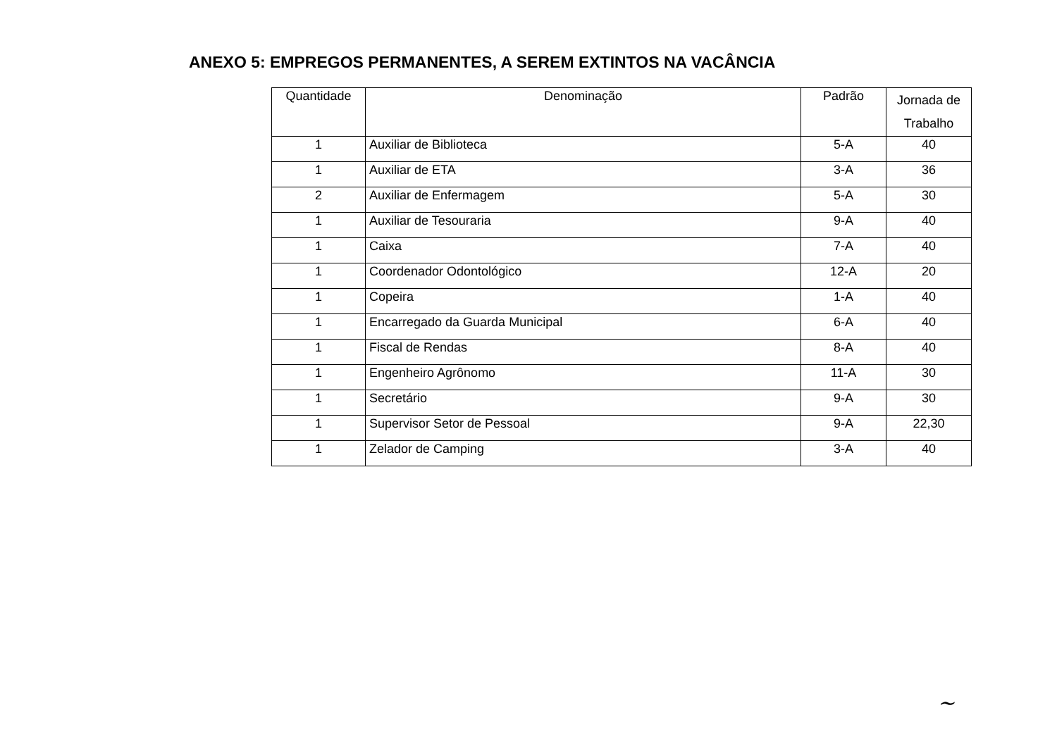ANEXO 5: EMPREGOS PERMANENTES, A SEREM EXTINTOS NA VACÂNCIA
| Quantidade | Denominação | Padrão | Jornada de Trabalho |
| --- | --- | --- | --- |
| 1 | Auxiliar de Biblioteca | 5-A | 40 |
| 1 | Auxiliar de ETA | 3-A | 36 |
| 2 | Auxiliar de Enfermagem | 5-A | 30 |
| 1 | Auxiliar de Tesouraria | 9-A | 40 |
| 1 | Caixa | 7-A | 40 |
| 1 | Coordenador Odontológico | 12-A | 20 |
| 1 | Copeira | 1-A | 40 |
| 1 | Encarregado da Guarda Municipal | 6-A | 40 |
| 1 | Fiscal de Rendas | 8-A | 40 |
| 1 | Engenheiro Agrônomo | 11-A | 30 |
| 1 | Secretário | 9-A | 30 |
| 1 | Supervisor Setor de Pessoal | 9-A | 22,30 |
| 1 | Zelador de Camping | 3-A | 40 |
~